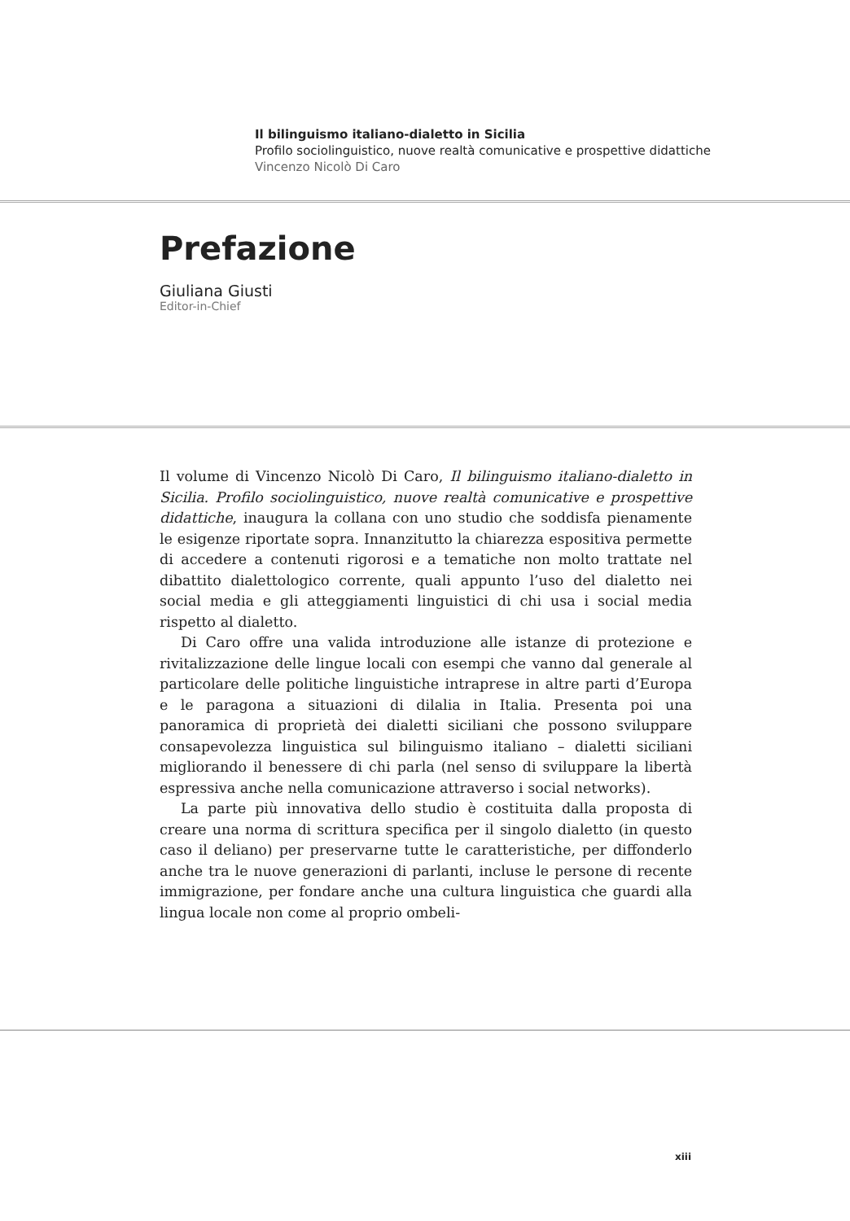Il bilinguismo italiano-dialetto in Sicilia
Profilo sociolinguistico, nuove realtà comunicative e prospettive didattiche
Vincenzo Nicolò Di Caro
Prefazione
Giuliana Giusti
Editor-in-Chief
Il volume di Vincenzo Nicolò Di Caro, Il bilinguismo italiano-dialetto in Sicilia. Profilo sociolinguistico, nuove realtà comunicative e prospettive didattiche, inaugura la collana con uno studio che soddisfa pienamente le esigenze riportate sopra. Innanzitutto la chiarezza espositiva permette di accedere a contenuti rigorosi e a tematiche non molto trattate nel dibattito dialettologico corrente, quali appunto l’uso del dialetto nei social media e gli atteggiamenti linguistici di chi usa i social media rispetto al dialetto.
Di Caro offre una valida introduzione alle istanze di protezione e rivitalizzazione delle lingue locali con esempi che vanno dal generale al particolare delle politiche linguistiche intraprese in altre parti d’Europa e le paragona a situazioni di dilalia in Italia. Presenta poi una panoramica di proprietà dei dialetti siciliani che possono sviluppare consapevolezza linguistica sul bilinguismo italiano – dialetti siciliani migliorando il benessere di chi parla (nel senso di sviluppare la libertà espressiva anche nella comunicazione attraverso i social networks).
La parte più innovativa dello studio è costituita dalla proposta di creare una norma di scrittura specifica per il singolo dialetto (in questo caso il deliano) per preservarne tutte le caratteristiche, per diffonderlo anche tra le nuove generazioni di parlanti, incluse le persone di recente immigrazione, per fondare anche una cultura linguistica che guardi alla lingua locale non come al proprio ombeli-
xiii